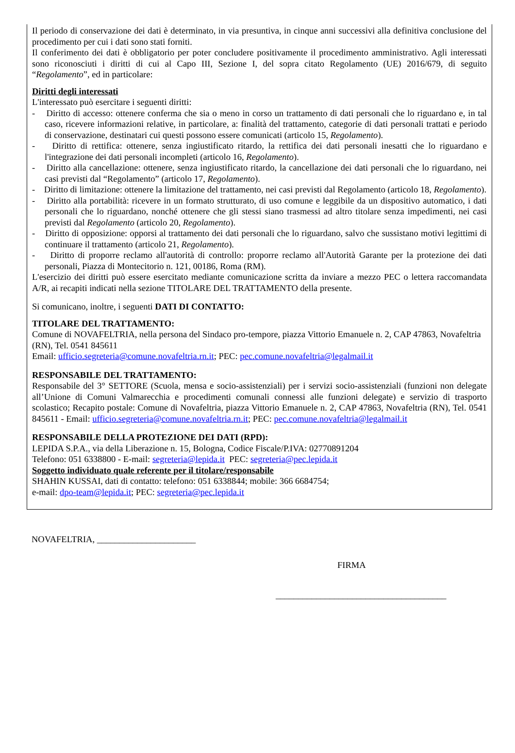Il periodo di conservazione dei dati è determinato, in via presuntiva, in cinque anni successivi alla definitiva conclusione del procedimento per cui i dati sono stati forniti.
Il conferimento dei dati è obbligatorio per poter concludere positivamente il procedimento amministrativo. Agli interessati sono riconosciuti i diritti di cui al Capo III, Sezione I, del sopra citato Regolamento (UE) 2016/679, di seguito “Regolamento”, ed in particolare:
Diritti degli interessati
L'interessato può esercitare i seguenti diritti:
- Diritto di accesso: ottenere conferma che sia o meno in corso un trattamento di dati personali che lo riguardano e, in tal caso, ricevere informazioni relative, in particolare, a: finalità del trattamento, categorie di dati personali trattati e periodo di conservazione, destinatari cui questi possono essere comunicati (articolo 15, Regolamento).
- Diritto di rettifica: ottenere, senza ingiustificato ritardo, la rettifica dei dati personali inesatti che lo riguardano e l'integrazione dei dati personali incompleti (articolo 16, Regolamento).
- Diritto alla cancellazione: ottenere, senza ingiustificato ritardo, la cancellazione dei dati personali che lo riguardano, nei casi previsti dal “Regolamento” (articolo 17, Regolamento).
- Diritto di limitazione: ottenere la limitazione del trattamento, nei casi previsti dal Regolamento (articolo 18, Regolamento).
- Diritto alla portabilità: ricevere in un formato strutturato, di uso comune e leggibile da un dispositivo automatico, i dati personali che lo riguardano, nonché ottenere che gli stessi siano trasmessi ad altro titolare senza impedimenti, nei casi previsti dal Regolamento (articolo 20, Regolamento).
- Diritto di opposizione: opporsi al trattamento dei dati personali che lo riguardano, salvo che sussistano motivi legittimi di continuare il trattamento (articolo 21, Regolamento).
- Diritto di proporre reclamo all'autorità di controllo: proporre reclamo all'Autorità Garante per la protezione dei dati personali, Piazza di Montecitorio n. 121, 00186, Roma (RM).
L'esercizio dei diritti può essere esercitato mediante comunicazione scritta da inviare a mezzo PEC o lettera raccomandata A/R, ai recapiti indicati nella sezione TITOLARE DEL TRATTAMENTO della presente.
Si comunicano, inoltre, i seguenti DATI DI CONTATTO:
TITOLARE DEL TRATTAMENTO:
Comune di NOVAFELTRIA, nella persona del Sindaco pro-tempore, piazza Vittorio Emanuele n. 2, CAP 47863, Novafeltria (RN), Tel. 0541 845611
Email: ufficio.segreteria@comune.novafeltria.rn.it; PEC: pec.comune.novafeltria@legalmail.it
RESPONSABILE DEL TRATTAMENTO:
Responsabile del 3° SETTORE (Scuola, mensa e socio-assistenziali) per i servizi socio-assistenziali (funzioni non delegate all’Unione di Comuni Valmarecchia e procedimenti comunali connessi alle funzioni delegate) e servizio di trasporto scolastico; Recapito postale: Comune di Novafeltria, piazza Vittorio Emanuele n. 2, CAP 47863, Novafeltria (RN), Tel. 0541 845611 - Email: ufficio.segreteria@comune.novafeltria.rn.it; PEC: pec.comune.novafeltria@legalmail.it
RESPONSABILE DELLA PROTEZIONE DEI DATI (RPD):
LEPIDA S.P.A., via della Liberazione n. 15, Bologna, Codice Fiscale/P.IVA: 02770891204
Telefono: 051 6338800 - E-mail: segreteria@lepida.it PEC: segreteria@pec.lepida.it
Soggetto individuato quale referente per il titolare/responsabile
SHAHIN KUSSAI, dati di contatto: telefono: 051 6338844; mobile: 366 6684754;
e-mail: dpo-team@lepida.it; PEC: segreteria@pec.lepida.it
NOVAFELTRIA, ______________________
FIRMA
______________________________________